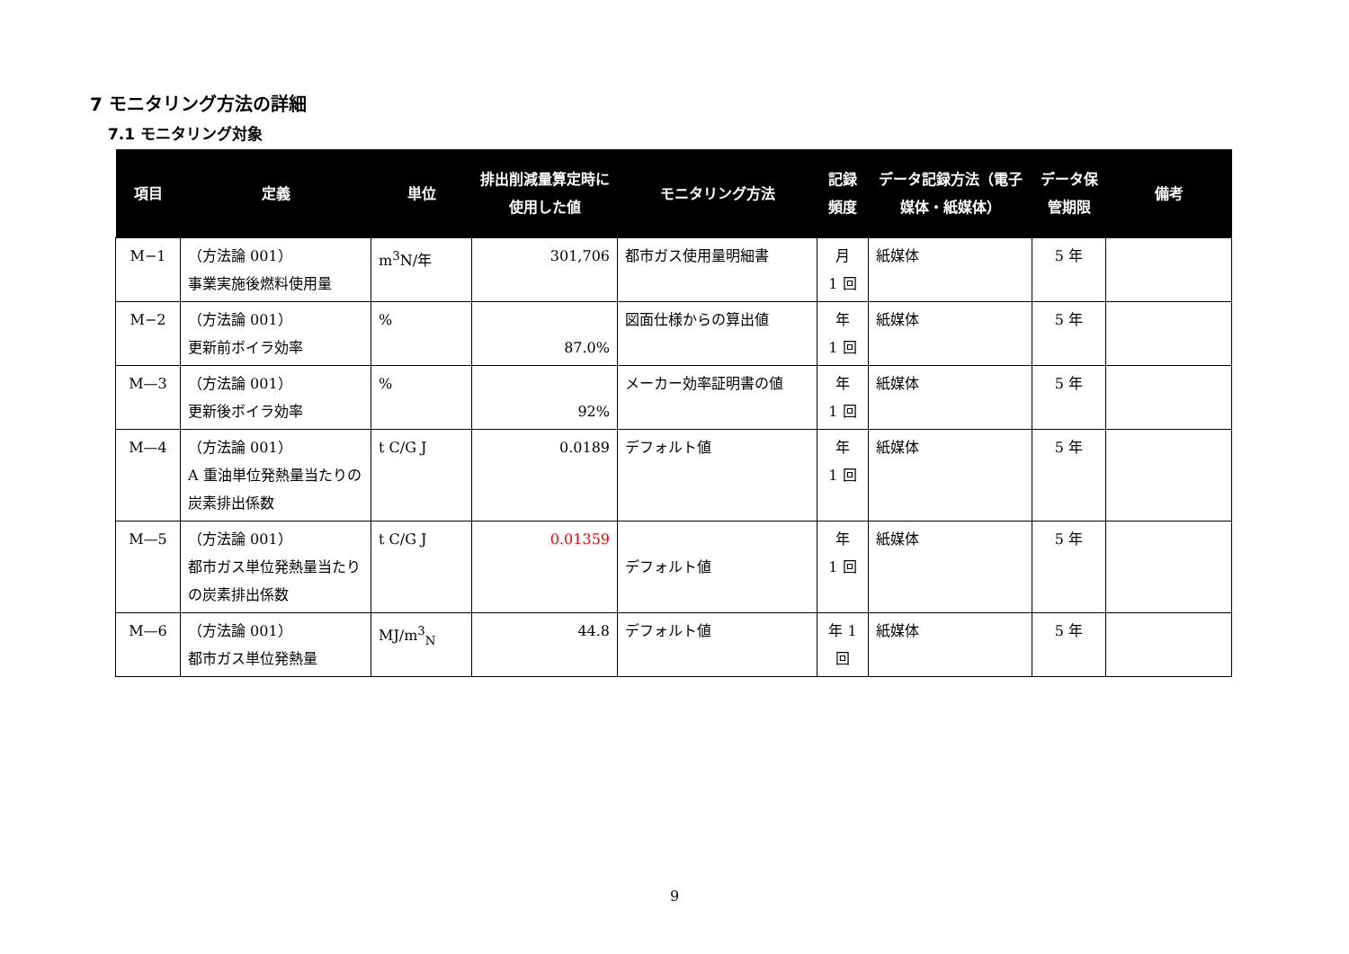7 モニタリング方法の詳細
7.1 モニタリング対象
| 項目 | 定義 | 単位 | 排出削減量算定時に使用した値 | モニタリング方法 | 記録頻度 | データ記録方法（電子媒体・紙媒体） | データ保管期限 | 備考 |
| --- | --- | --- | --- | --- | --- | --- | --- | --- |
| M−1 | （方法論 001） 事業実施後燃料使用量 | m<sup>3</sup>N/年 | 301,706 | 都市ガス使用量明細書 | 月 1 回 | 紙媒体 | 5 年 | |
| M−2 | （方法論 001） 更新前ボイラ効率 | % | 87.0% | 図面仕様からの算出値 | 年 1 回 | 紙媒体 | 5 年 | |
| M—3 | （方法論 001） 更新後ボイラ効率 | % | 92% | メーカー効率証明書の値 | 年 1 回 | 紙媒体 | 5 年 | |
| M—4 | （方法論 001） A 重油単位発熱量当たりの炭素排出係数 | t C/G J | 0.0189 | デフォルト値 | 年 1 回 | 紙媒体 | 5 年 | |
| M—5 | （方法論 001） 都市ガス単位発熱量当たりの炭素排出係数 | t C/G J | 0.01359 | デフォルト値 | 年 1 回 | 紙媒体 | 5 年 | |
| M—6 | （方法論 001） 都市ガス単位発熱量 | MJ/m<sup>3</sup><sub>N</sub> | 44.8 | デフォルト値 | 年 1 回 | 紙媒体 | 5 年 | |
9